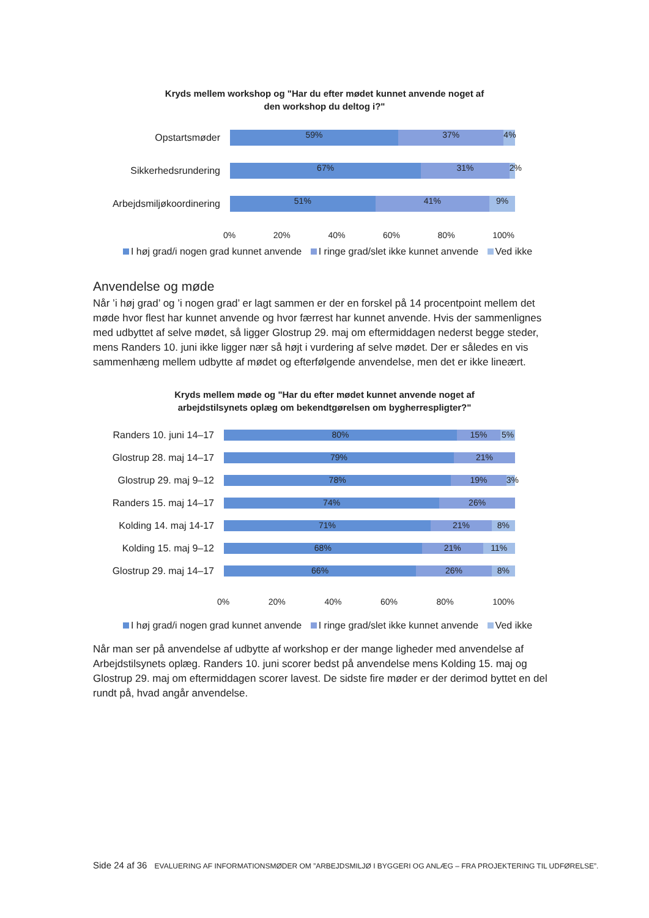Kryds mellem workshop og "Har du efter mødet kunnet anvende noget af
den workshop du deltog i?"
Opstartsmøder
59% 37% 4%
Sikkerhedsrundering
67% 31% 2%
Arbejdsmiljøkoordinering
51% 41% 9%
0% 20% 40% 60% 80% 100%
I høj grad/i nogen grad kunnet anvende I ringe grad/slet ikke kunnet anvende Ved ikke
Anvendelse og møde
Når ’i høj grad’ og ’i nogen grad’ er lagt sammen er der en forskel på 14 procentpoint mellem det møde hvor flest har kunnet anvende og hvor færrest har kunnet anvende. Hvis der sammenlignes med udbyttet af selve mødet, så ligger Glostrup 29. maj om eftermiddagen nederst begge steder, mens Randers 10. juni ikke ligger nær så højt i vurdering af selve mødet. Der er således en vis sammenhæng mellem udbytte af mødet og efterfølgende anvendelse, men det er ikke lineært.
Kryds mellem møde og "Har du efter mødet kunnet anvende noget af
arbejdstilsynets oplæg om bekendtgørelsen om bygherrespligter?"
Randers 10. juni 14–17
80% 15% 5%
Glostrup 28. maj 14–17
79% 21%
Glostrup 29. maj 9–12
78% 19% 3%
Randers 15. maj 14–17
74% 26%
Kolding 14. maj 14-17
71% 21% 8%
Kolding 15. maj 9–12
68% 21% 11%
Glostrup 29. maj 14–17
66% 26% 8%
0% 20% 40% 60% 80% 100%
I høj grad/i nogen grad kunnet anvende I ringe grad/slet ikke kunnet anvende Ved ikke
Når man ser på anvendelse af udbytte af workshop er der mange ligheder med anvendelse af Arbejdstilsynets oplæg. Randers 10. juni scorer bedst på anvendelse mens Kolding 15. maj og Glostrup 29. maj om eftermiddagen scorer lavest. De sidste fire møder er der derimod byttet en del rundt på, hvad angår anvendelse.
Side 24 af 36 EVALUERING AF INFORMATIONSMØDER OM ”ARBEJDSMILJØ I BYGGERI OG ANLÆG – FRA PROJEKTERING TIL UDFØRELSE”.